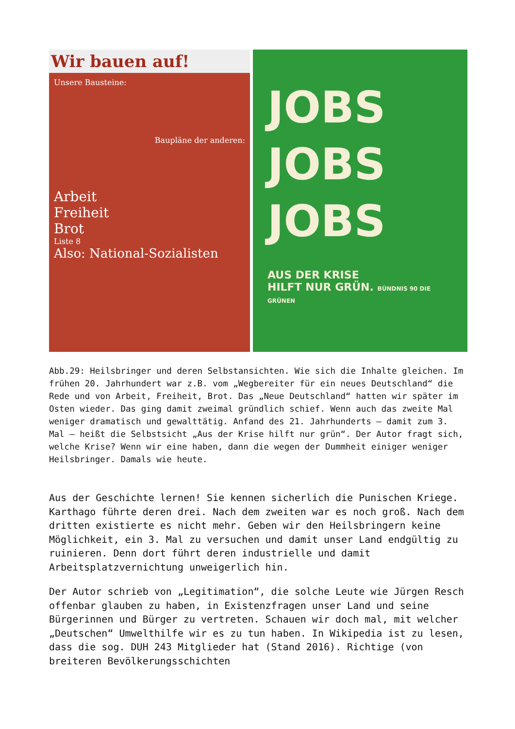Wir bauen auf!
Unsere Bausteine:
Baupläne der anderen:
Arbeit
Freiheit
Brot
Liste 8
Also: National-Sozialisten
JOBS
JOBS
JOBS
AUS DER KRISE
HILFT NUR GRÜN. BÜNDNIS 90 DIE GRÜNEN
Abb.29: Heilsbringer und deren Selbstansichten. Wie sich die Inhalte gleichen. Im frühen 20. Jahrhundert war z.B. vom „Wegbereiter für ein neues Deutschland“ die Rede und von Arbeit, Freiheit, Brot. Das „Neue Deutschland“ hatten wir später im Osten wieder. Das ging damit zweimal gründlich schief. Wenn auch das zweite Mal weniger dramatisch und gewalttätig. Anfand des 21. Jahrhunderts – damit zum 3. Mal – heißt die Selbstsicht „Aus der Krise hilft nur grün“. Der Autor fragt sich, welche Krise? Wenn wir eine haben, dann die wegen der Dummheit einiger weniger Heilsbringer. Damals wie heute.
Aus der Geschichte lernen! Sie kennen sicherlich die Punischen Kriege. Karthago führte deren drei. Nach dem zweiten war es noch groß. Nach dem dritten existierte es nicht mehr. Geben wir den Heilsbringern keine Möglichkeit, ein 3. Mal zu versuchen und damit unser Land endgültig zu ruinieren. Denn dort führt deren industrielle und damit Arbeitsplatzvernichtung unweigerlich hin.
Der Autor schrieb von „Legitimation“, die solche Leute wie Jürgen Resch offenbar glauben zu haben, in Existenzfragen unser Land und seine Bürgerinnen und Bürger zu vertreten. Schauen wir doch mal, mit welcher „Deutschen“ Umwelthilfe wir es zu tun haben. In Wikipedia ist zu lesen, dass die sog. DUH 243 Mitglieder hat (Stand 2016). Richtige (von breiteren Bevölkerungsschichten